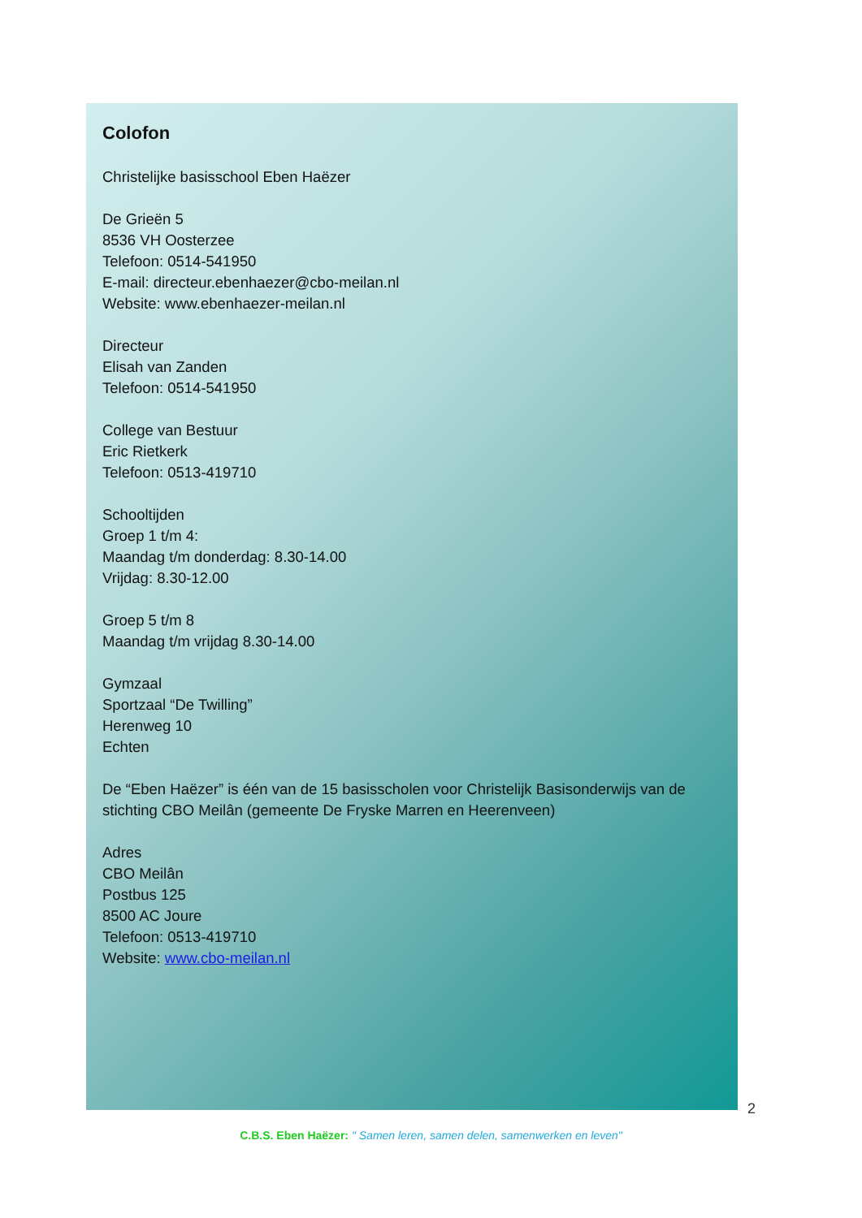Colofon
Christelijke basisschool Eben Haëzer
De Grieën 5
8536 VH Oosterzee
Telefoon: 0514-541950
E-mail: directeur.ebenhaezer@cbo-meilan.nl
Website: www.ebenhaezer-meilan.nl
Directeur
Elisah van Zanden
Telefoon: 0514-541950
College van Bestuur
Eric Rietkerk
Telefoon: 0513-419710
Schooltijden
Groep 1 t/m 4:
Maandag t/m donderdag: 8.30-14.00
Vrijdag: 8.30-12.00
Groep 5 t/m 8
Maandag t/m vrijdag 8.30-14.00
Gymzaal
Sportzaal “De Twilling”
Herenweg 10
Echten
De “Eben Haëzer” is één van de 15 basisscholen voor Christelijk Basisonderwijs van de stichting CBO Meilân (gemeente De Fryske Marren en Heerenveen)
Adres
CBO Meilân
Postbus 125
8500 AC Joure
Telefoon: 0513-419710
Website: www.cbo-meilan.nl
2
C.B.S. Eben Haëzer: " Samen leren, samen delen, samenwerken en leven"